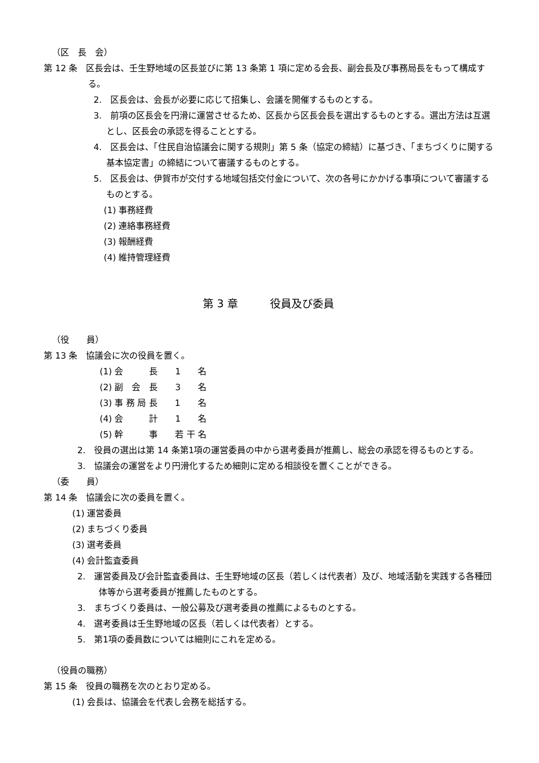（区　長　会）
第 12 条　区長会は、壬生野地域の区長並びに第 13 条第 1 項に定める会長、副会長及び事務局長をもって構成する。
2.　区長会は、会長が必要に応じて招集し、会議を開催するものとする。
3.　前項の区長会を円滑に運営させるため、区長から区長会長を選出するものとする。選出方法は互選とし、区長会の承認を得ることとする。
4.　区長会は、「住民自治協議会に関する規則」第 5 条（協定の締結）に基づき、「まちづくりに関する基本協定書」の締結について審議するものとする。
5.　区長会は、伊賀市が交付する地域包括交付金について、次の各号にかかげる事項について審議するものとする。
(1) 事務経費
(2) 連絡事務経費
(3) 報酬経費
(4) 維持管理経費
第 3 章　　　役員及び委員
（役　　員）
第 13 条　協議会に次の役員を置く。
(1) 会　　　長　　1　　名
(2) 副　会　長　　3　　名
(3) 事 務 局 長　　1　　名
(4) 会　　　計　　1　　名
(5) 幹　　　事　　若 干 名
2.　役員の選出は第 14 条第1項の運営委員の中から選考委員が推薦し、総会の承認を得るものとする。
3.　協議会の運営をより円滑化するため細則に定める相談役を置くことができる。
（委　　員）
第 14 条　協議会に次の委員を置く。
(1) 運営委員
(2) まちづくり委員
(3) 選考委員
(4) 会計監査委員
2.　運営委員及び会計監査委員は、壬生野地域の区長（若しくは代表者）及び、地域活動を実践する各種団体等から選考委員が推薦したものとする。
3.　まちづくり委員は、一般公募及び選考委員の推薦によるものとする。
4.　選考委員は壬生野地域の区長（若しくは代表者）とする。
5.　第1項の委員数については細則にこれを定める。
（役員の職務）
第 15 条　役員の職務を次のとおり定める。
(1) 会長は、協議会を代表し会務を総括する。